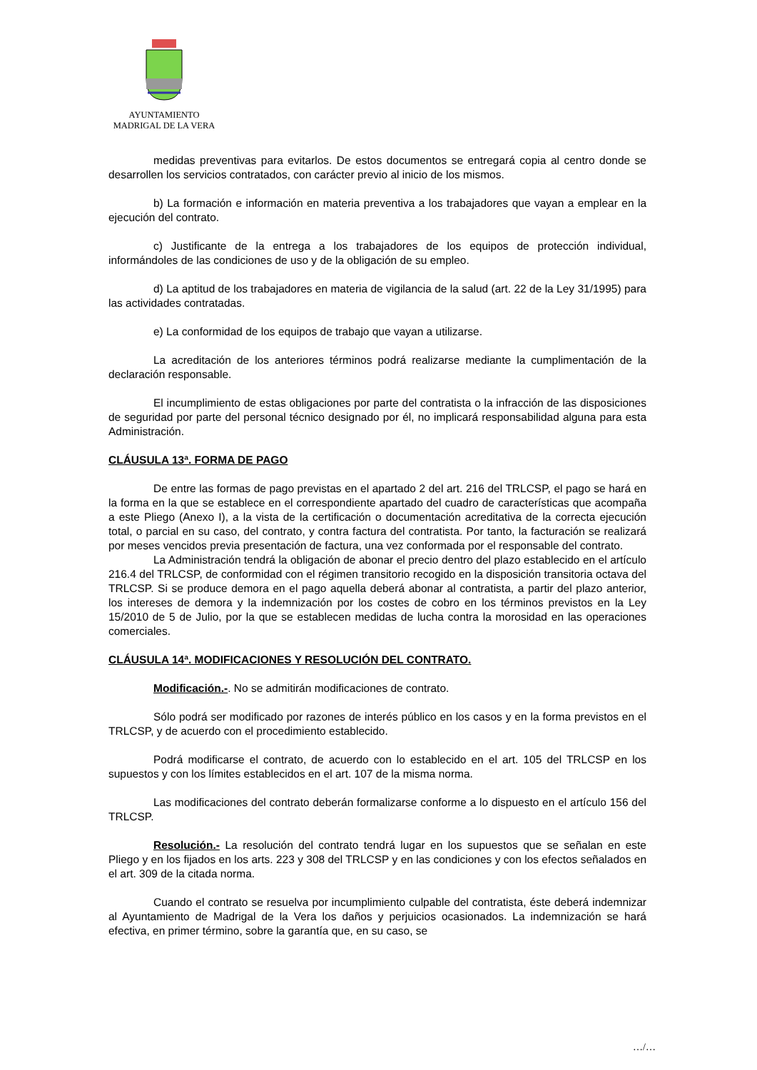AYUNTAMIENTO
MADRIGAL DE LA VERA
medidas preventivas para evitarlos. De estos documentos se entregará copia al centro donde se desarrollen los servicios contratados, con carácter previo al inicio de los mismos.
b) La formación e información en materia preventiva a los trabajadores que vayan a emplear en la ejecución del contrato.
c) Justificante de la entrega a los trabajadores de los equipos de protección individual, informándoles de las condiciones de uso y de la obligación de su empleo.
d) La aptitud de los trabajadores en materia de vigilancia de la salud (art. 22 de la Ley 31/1995) para las actividades contratadas.
e) La conformidad de los equipos de trabajo que vayan a utilizarse.
La acreditación de los anteriores términos podrá realizarse mediante la cumplimentación de la declaración responsable.
El incumplimiento de estas obligaciones por parte del contratista o la infracción de las disposiciones de seguridad por parte del personal técnico designado por él, no implicará responsabilidad alguna para esta Administración.
CLÁUSULA 13ª. FORMA DE PAGO
De entre las formas de pago previstas en el apartado 2 del art. 216 del TRLCSP, el pago se hará en la forma en la que se establece en el correspondiente apartado del cuadro de características que acompaña a este Pliego (Anexo I), a la vista de la certificación o documentación acreditativa de la correcta ejecución total, o parcial en su caso, del contrato, y contra factura del contratista. Por tanto, la facturación se realizará por meses vencidos previa presentación de factura, una vez conformada por el responsable del contrato.
La Administración tendrá la obligación de abonar el precio dentro del plazo establecido en el artículo 216.4 del TRLCSP, de conformidad con el régimen transitorio recogido en la disposición transitoria octava del TRLCSP. Si se produce demora en el pago aquella deberá abonar al contratista, a partir del plazo anterior, los intereses de demora y la indemnización por los costes de cobro en los términos previstos en la Ley 15/2010 de 5 de Julio, por la que se establecen medidas de lucha contra la morosidad en las operaciones comerciales.
CLÁUSULA 14ª. MODIFICACIONES Y RESOLUCIÓN DEL CONTRATO.
Modificación.-. No se admitirán modificaciones de contrato.
Sólo podrá ser modificado por razones de interés público en los casos y en la forma previstos en el TRLCSP, y de acuerdo con el procedimiento establecido.
Podrá modificarse el contrato, de acuerdo con lo establecido en el art. 105 del TRLCSP en los supuestos y con los límites establecidos en el art. 107 de la misma norma.
Las modificaciones del contrato deberán formalizarse conforme a lo dispuesto en el artículo 156 del TRLCSP.
Resolución.- La resolución del contrato tendrá lugar en los supuestos que se señalan en este Pliego y en los fijados en los arts. 223 y 308 del TRLCSP y en las condiciones y con los efectos señalados en el art. 309 de la citada norma.
Cuando el contrato se resuelva por incumplimiento culpable del contratista, éste deberá indemnizar al Ayuntamiento de Madrigal de la Vera los daños y perjuicios ocasionados. La indemnización se hará efectiva, en primer término, sobre la garantía que, en su caso, se
…/…